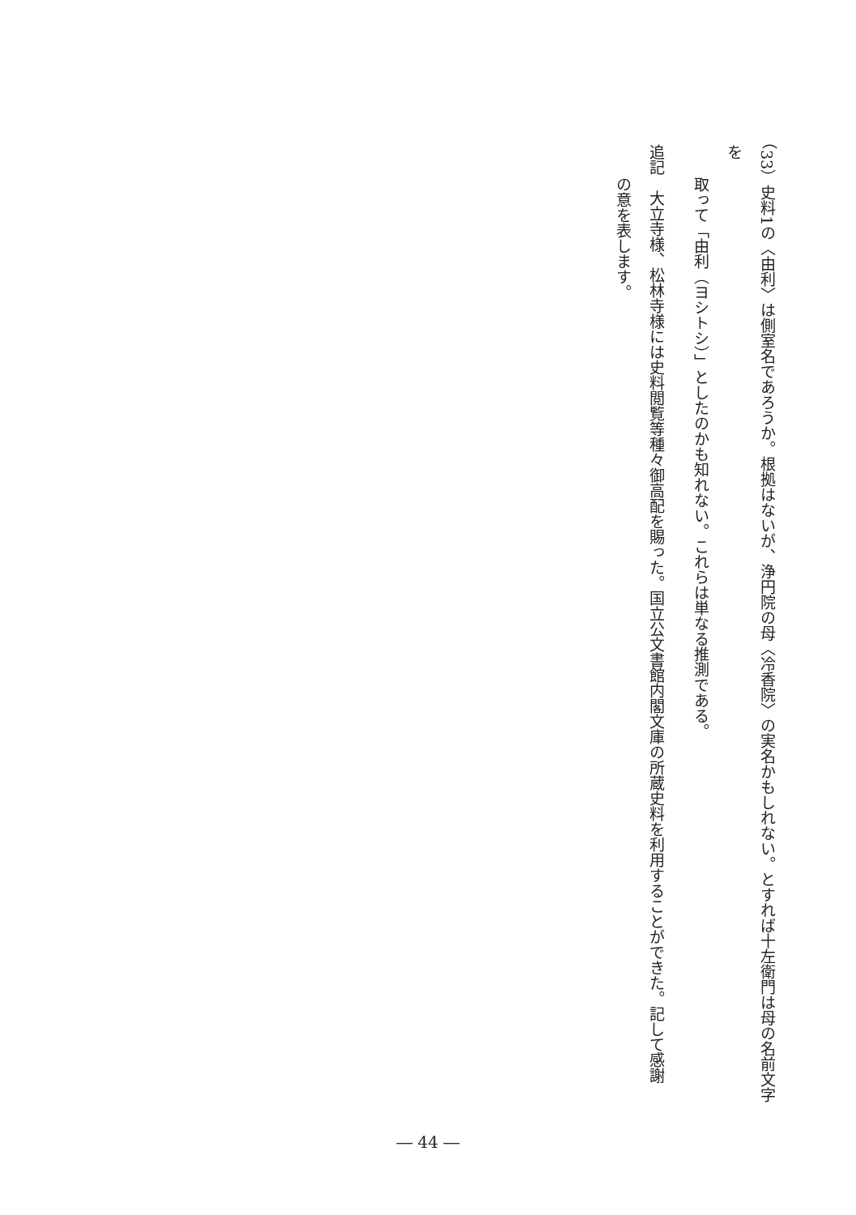（33）史料1の〈由利〉は側室名であろうか。根拠はないが、浄円院の母〈冷香院〉の実名かもしれない。とすれば十左衛門は母の名前文字を
取って「由利（ヨシトシ）」としたのかも知れない。これらは単なる推測である。
追記　大立寺様、松林寺様には史料閲覧等種々御高配を賜った。国立公文書館内閣文庫の所蔵史料を利用することができた。記して感謝
の意を表します。
― 44 ―